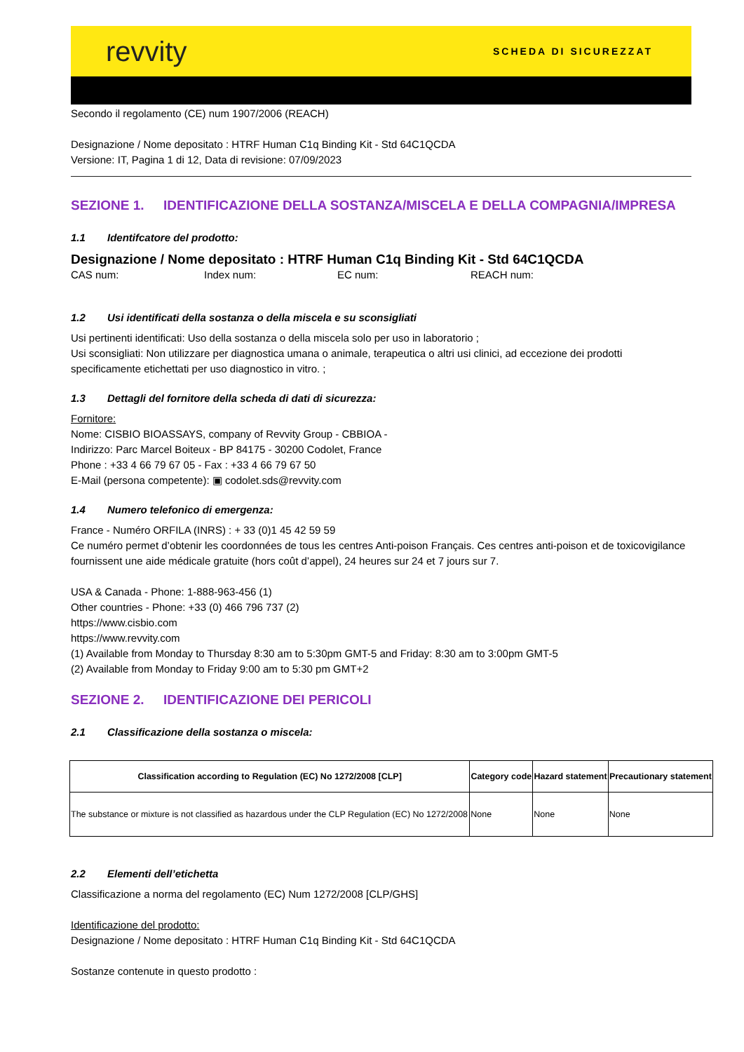revvity
SCHEDA DI SICUREZZAT
Secondo il regolamento (CE) num 1907/2006 (REACH)
Designazione / Nome depositato : HTRF Human C1q Binding Kit - Std 64C1QCDA
Versione: IT, Pagina 1 di 12, Data di revisione: 07/09/2023
SEZIONE 1. IDENTIFICAZIONE DELLA SOSTANZA/MISCELA E DELLA COMPAGNIA/IMPRESA
1.1 Identifcatore del prodotto:
Designazione / Nome depositato : HTRF Human C1q Binding Kit - Std 64C1QCDA
CAS num: Index num: EC num: REACH num:
1.2 Usi identificati della sostanza o della miscela e su sconsigliati
Usi pertinenti identificati: Uso della sostanza o della miscela solo per uso in laboratorio ;
Usi sconsigliati: Non utilizzare per diagnostica umana o animale, terapeutica o altri usi clinici, ad eccezione dei prodotti specificamente etichettati per uso diagnostico in vitro. ;
1.3 Dettagli del fornitore della scheda di dati di sicurezza:
Fornitore:
Nome: CISBIO BIOASSAYS, company of Revvity Group - CBBIOA -
Indirizzo: Parc Marcel Boiteux - BP 84175 - 30200 Codolet, France
Phone : +33 4 66 79 67 05 - Fax : +33 4 66 79 67 50
E-Mail (persona competente): ▣ codolet.sds@revvity.com
1.4 Numero telefonico di emergenza:
France - Numéro ORFILA (INRS) : + 33 (0)1 45 42 59 59
Ce numéro permet d’obtenir les coordonnées de tous les centres Anti-poison Français. Ces centres anti-poison et de toxicovigilance fournissent une aide médicale gratuite (hors coût d’appel), 24 heures sur 24 et 7 jours sur 7.
USA & Canada - Phone: 1-888-963-456 (1)
Other countries - Phone: +33 (0) 466 796 737 (2)
https://www.cisbio.com
https://www.revvity.com
(1) Available from Monday to Thursday 8:30 am to 5:30pm GMT-5 and Friday: 8:30 am to 3:00pm GMT-5
(2) Available from Monday to Friday 9:00 am to 5:30 pm GMT+2
SEZIONE 2. IDENTIFICAZIONE DEI PERICOLI
2.1 Classificazione della sostanza o miscela:
| Classification according to Regulation (EC) No 1272/2008 [CLP] | Category code | Hazard statement | Precautionary statement |
| --- | --- | --- | --- |
| The substance or mixture is not classified as hazardous under the CLP Regulation (EC) No 1272/2008 | None | None | None |
2.2 Elementi dell’etichetta
Classificazione a norma del regolamento (EC) Num 1272/2008 [CLP/GHS]
Identificazione del prodotto:
Designazione / Nome depositato : HTRF Human C1q Binding Kit - Std 64C1QCDA
Sostanze contenute in questo prodotto :